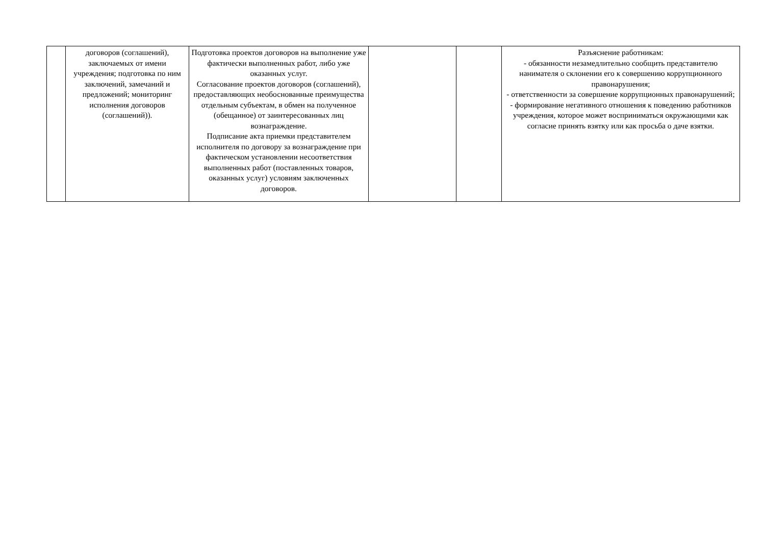| | договоров (соглашений), заключаемых от имени учреждения; подготовка по ним заключений, замечаний и предложений; мониторинг исполнения договоров (соглашений)). | Подготовка проектов договоров на выполнение уже фактически выполненных работ, либо уже оказанных услуг. Согласование проектов договоров (соглашений), предоставляющих необоснованные преимущества отдельным субъектам, в обмен на полученное (обещанное) от заинтересованных лиц вознаграждение. Подписание акта приемки представителем исполнителя по договору за вознаграждение при фактическом установлении несоответствия выполненных работ (поставленных товаров, оказанных услуг) условиям заключенных договоров. | | | Разъяснение работникам: - обязанности незамедлительно сообщить представителю нанимателя о склонении его к совершению коррупционного правонарушения; - ответственности за совершение коррупционных правонарушений; - формирование негативного отношения к поведению работников учреждения, которое может восприниматься окружающими как согласие принять взятку или как просьба о даче взятки. |